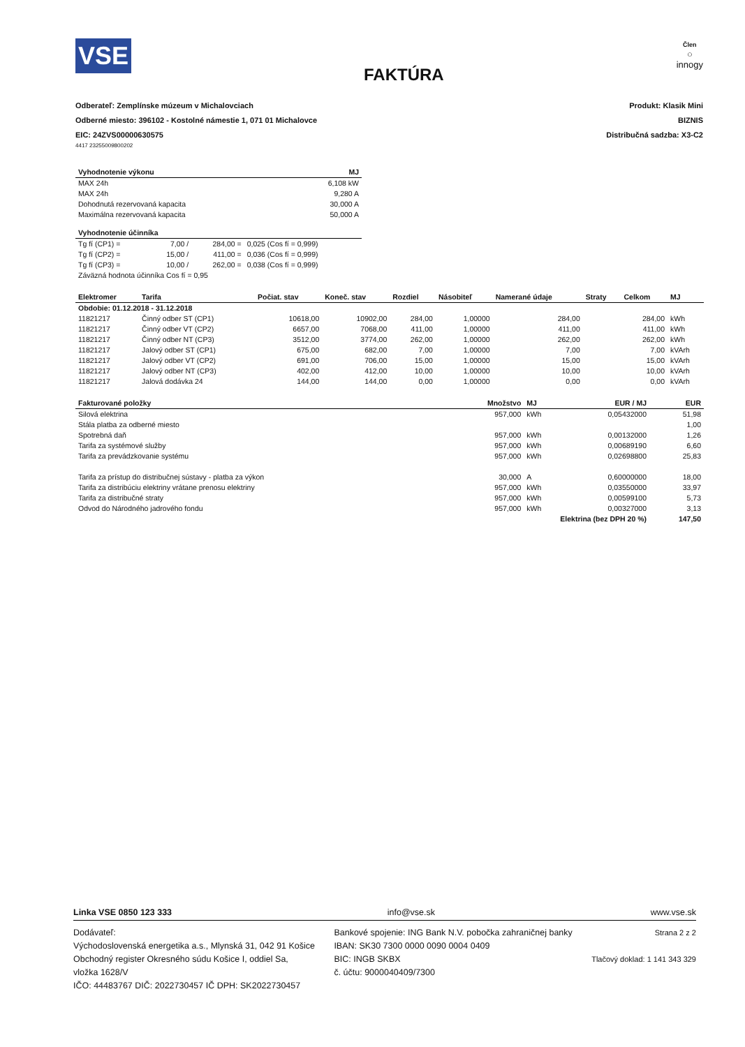VSE
FAKTÚRA
Člen
○
innogy
Odberateľ: Zemplínske múzeum v Michalovciach
Odberné miesto: 396102 - Kostolné námestie 1, 071 01 Michalovce
EIC: 24ZVS00000630575
Produkt: Klasik Mini
BIZNIS
Distribučná sadzba: X3-C2
4417 23255009800202
| Vyhodnotenie výkonu | MJ |
| --- | --- |
| MAX 24h | 6,108 kW |
| MAX 24h | 9,280 A |
| Dohodnutá rezervovaná kapacita | 30,000 A |
| Maximálna rezervovaná kapacita | 50,000 A |
| Vyhodnotenie účinníka | | | |
| --- | --- | --- | --- |
| Tg fí (CP1) = | 7,00 / | 284,00 = | 0,025 (Cos fí = 0,999) |
| Tg fí (CP2) = | 15,00 / | 411,00 = | 0,036 (Cos fí = 0,999) |
| Tg fí (CP3) = | 10,00 / | 262,00 = | 0,038 (Cos fí = 0,999) |
| Záväzná hodnota účinníka Cos fí = 0,95 | | | |
| Elektromer | Tarifa | Počiat. stav | Koneč. stav | Rozdiel | Násobiteľ | Namerané údaje | Straty | Celkom | MJ |
| --- | --- | --- | --- | --- | --- | --- | --- | --- | --- |
| Obdobie: 01.12.2018 - 31.12.2018 | | | | | | | | | |
| 11821217 | Činný odber ST (CP1) | 10618,00 | 10902,00 | 284,00 | 1,00000 | 284,00 | | 284,00 | kWh |
| 11821217 | Činný odber VT (CP2) | 6657,00 | 7068,00 | 411,00 | 1,00000 | 411,00 | | 411,00 | kWh |
| 11821217 | Činný odber NT (CP3) | 3512,00 | 3774,00 | 262,00 | 1,00000 | 262,00 | | 262,00 | kWh |
| 11821217 | Jalový odber ST (CP1) | 675,00 | 682,00 | 7,00 | 1,00000 | 7,00 | | 7,00 | kVArh |
| 11821217 | Jalový odber VT (CP2) | 691,00 | 706,00 | 15,00 | 1,00000 | 15,00 | | 15,00 | kVArh |
| 11821217 | Jalový odber NT (CP3) | 402,00 | 412,00 | 10,00 | 1,00000 | 10,00 | | 10,00 | kVArh |
| 11821217 | Jalová dodávka 24 | 144,00 | 144,00 | 0,00 | 1,00000 | 0,00 | | 0,00 | kVArh |
| Fakturované položky | Množstvo | MJ | EUR / MJ | EUR |
| --- | --- | --- | --- | --- |
| Silová elektrina | 957,000 | kWh | 0,05432000 | 51,98 |
| Stála platba za odberné miesto | | | | 1,00 |
| Spotrebná daň | 957,000 | kWh | 0,00132000 | 1,26 |
| Tarifa za systémové služby | 957,000 | kWh | 0,00689190 | 6,60 |
| Tarifa za prevádzkovanie systému | 957,000 | kWh | 0,02698800 | 25,83 |
| Tarifa za prístup do distribučnej sústavy - platba za výkon | 30,000 | A | 0,60000000 | 18,00 |
| Tarifa za distribúciu elektriny vrátane prenosu elektriny | 957,000 | kWh | 0,03550000 | 33,97 |
| Tarifa za distribučné straty | 957,000 | kWh | 0,00599100 | 5,73 |
| Odvod do Národného jadrového fondu | 957,000 | kWh | 0,00327000 | 3,13 |
| | Elektrina (bez DPH 20 %) | | | 147,50 |
Linka VSE 0850 123 333 info@vse.sk www.vse.sk
Dodávateľ:
Východoslovenská energetika a.s., Mlynská 31, 042 91 Košice
Obchodný register Okresného súdu Košice I, oddiel Sa,
vložka 1628/V
IČO: 44483767 DIČ: 2022730457 IČ DPH: SK2022730457
Bankové spojenie: ING Bank N.V. pobočka zahraničnej banky
IBAN: SK30 7300 0000 0090 0004 0409
BIC: INGB SKBX
č. účtu: 9000040409/7300
Strana 2 z 2
Tlačový doklad: 1 141 343 329